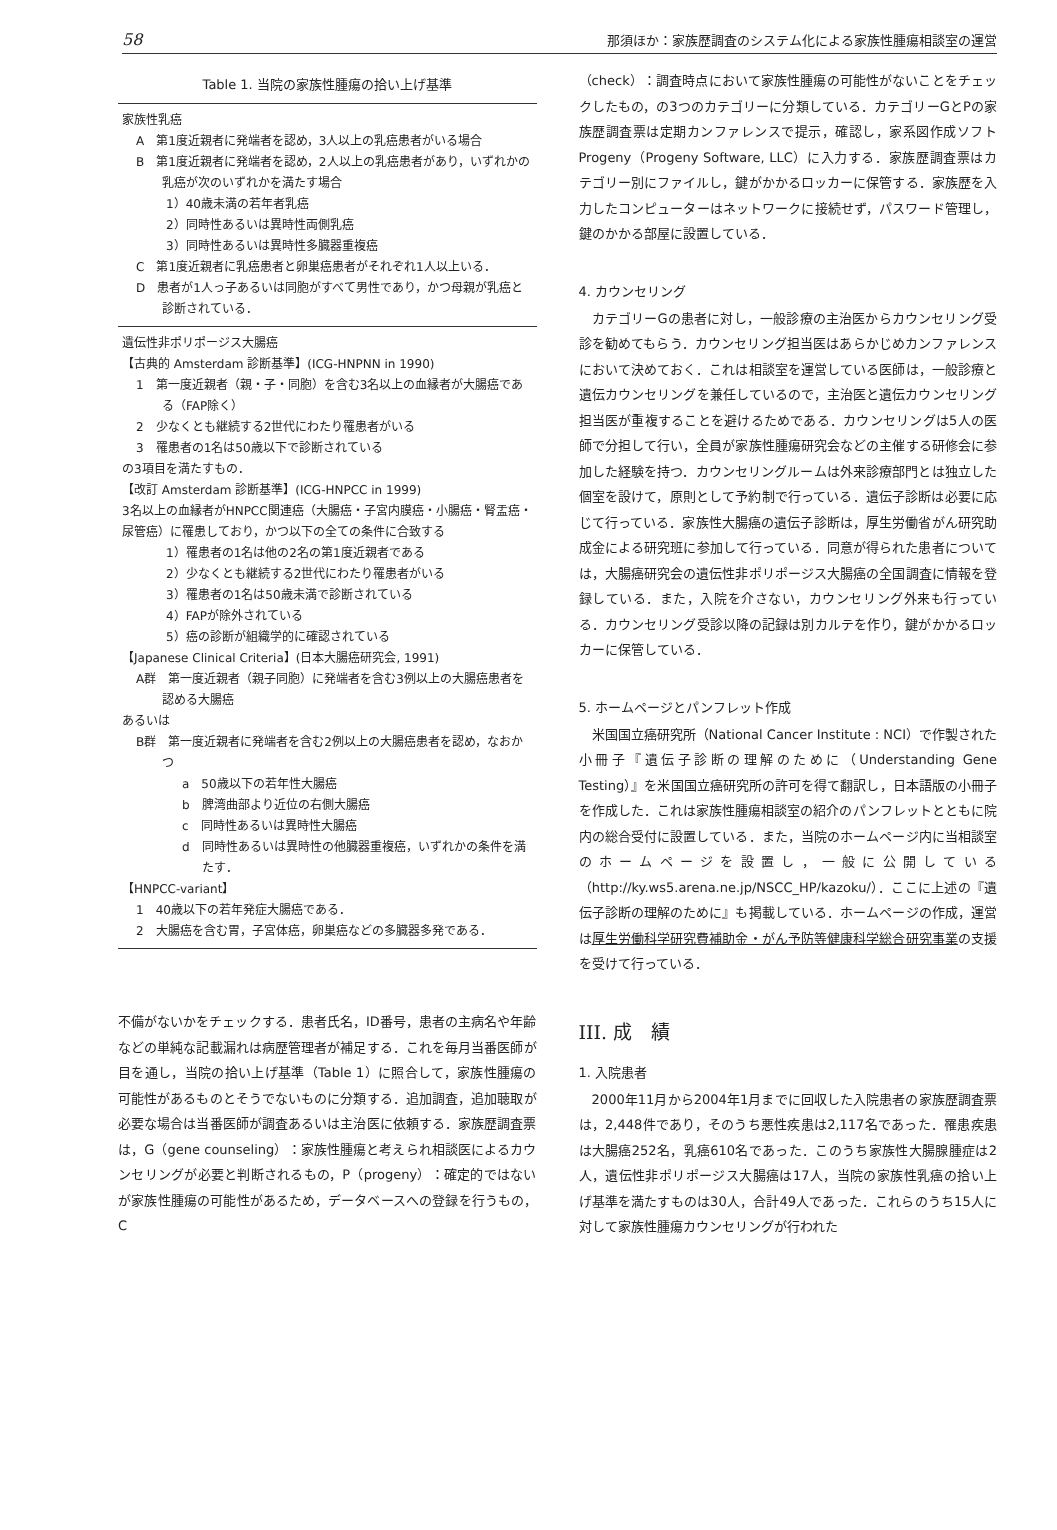58 那須ほか：家族歴調査のシステム化による家族性腫瘍相談室の運営
Table 1. 当院の家族性腫瘍の拾い上げ基準
家族性乳癌
A　第1度近親者に発端者を認め，3人以上の乳癌患者がいる場合
B　第1度近親者に発端者を認め，2人以上の乳癌患者があり，いずれかの乳癌が次のいずれかを満たす場合
1）40歳未満の若年者乳癌
2）同時性あるいは異時性両側乳癌
3）同時性あるいは異時性多臓器重複癌
C　第1度近親者に乳癌患者と卵巣癌患者がそれぞれ1人以上いる．
D　患者が1人っ子あるいは同胞がすべて男性であり，かつ母親が乳癌と診断されている．
遺伝性非ポリポージス大腸癌
【古典的 Amsterdam 診断基準】(ICG-HNPNN in 1990)
1　第一度近親者（親・子・同胞）を含む3名以上の血縁者が大腸癌である（FAP除く）
2　少なくとも継続する2世代にわたり罹患者がいる
3　罹患者の1名は50歳以下で診断されている
の3項目を満たすもの．
【改訂 Amsterdam 診断基準】(ICG-HNPCC in 1999)
3名以上の血縁者がHNPCC関連癌（大腸癌・子宮内膜癌・小腸癌・腎盂癌・尿管癌）に罹患しており，かつ以下の全ての条件に合致する
1）罹患者の1名は他の2名の第1度近親者である
2）少なくとも継続する2世代にわたり罹患者がいる
3）罹患者の1名は50歳未満で診断されている
4）FAPが除外されている
5）癌の診断が組織学的に確認されている
【Japanese Clinical Criteria】(日本大腸癌研究会, 1991)
A群　第一度近親者（親子同胞）に発端者を含む3例以上の大腸癌患者を認める大腸癌
あるいは
B群　第一度近親者に発端者を含む2例以上の大腸癌患者を認め，なおかつ
a　50歳以下の若年性大腸癌
b　脾湾曲部より近位の右側大腸癌
c　同時性あるいは異時性大腸癌
d　同時性あるいは異時性の他臓器重複癌，いずれかの条件を満たす．
【HNPCC-variant】
1　40歳以下の若年発症大腸癌である．
2　大腸癌を含む胃，子宮体癌，卵巣癌などの多臓器多発である．
不備がないかをチェックする．患者氏名，ID番号，患者の主病名や年齢などの単純な記載漏れは病歴管理者が補足する．これを毎月当番医師が目を通し，当院の拾い上げ基準（Table 1）に照合して，家族性腫瘍の可能性があるものとそうでないものに分類する．追加調査，追加聴取が必要な場合は当番医師が調査あるいは主治医に依頼する．家族歴調査票は，G（gene counseling）：家族性腫瘍と考えられ相談医によるカウンセリングが必要と判断されるもの，P（progeny）：確定的ではないが家族性腫瘍の可能性があるため，データベースへの登録を行うもの，C
（check）：調査時点において家族性腫瘍の可能性がないことをチェックしたもの，の3つのカテゴリーに分類している．カテゴリーGとPの家族歴調査票は定期カンファレンスで提示，確認し，家系図作成ソフトProgeny（Progeny Software, LLC）に入力する．家族歴調査票はカテゴリー別にファイルし，鍵がかかるロッカーに保管する．家族歴を入力したコンピューターはネットワークに接続せず，パスワード管理し，鍵のかかる部屋に設置している．
4. カウンセリング
　カテゴリーGの患者に対し，一般診療の主治医からカウンセリング受診を勧めてもらう．カウンセリング担当医はあらかじめカンファレンスにおいて決めておく．これは相談室を運営している医師は，一般診療と遺伝カウンセリングを兼任しているので，主治医と遺伝カウンセリング担当医が重複することを避けるためである．カウンセリングは5人の医師で分担して行い，全員が家族性腫瘍研究会などの主催する研修会に参加した経験を持つ．カウンセリングルームは外来診療部門とは独立した個室を設けて，原則として予約制で行っている．遺伝子診断は必要に応じて行っている．家族性大腸癌の遺伝子診断は，厚生労働省がん研究助成金による研究班に参加して行っている．同意が得られた患者については，大腸癌研究会の遺伝性非ポリポージス大腸癌の全国調査に情報を登録している．また，入院を介さない，カウンセリング外来も行っている．カウンセリング受診以降の記録は別カルテを作り，鍵がかかるロッカーに保管している．
5. ホームページとパンフレット作成
　米国国立癌研究所（National Cancer Institute : NCI）で作製された小冊子『遺伝子診断の理解のために（Understanding Gene Testing）』を米国国立癌研究所の許可を得て翻訳し，日本語版の小冊子を作成した．これは家族性腫瘍相談室の紹介のパンフレットとともに院内の総合受付に設置している．また，当院のホームページ内に当相談室のホームページを設置し，一般に公開している（http://ky.ws5.arena.ne.jp/NSCC_HP/kazoku/）．ここに上述の『遺伝子診断の理解のために』も掲載している．ホームページの作成，運営は厚生労働科学研究費補助金・がん予防等健康科学総合研究事業の支援を受けて行っている．
III. 成　績
1. 入院患者
　2000年11月から2004年1月までに回収した入院患者の家族歴調査票は，2,448件であり，そのうち悪性疾患は2,117名であった．罹患疾患は大腸癌252名，乳癌610名であった．このうち家族性大腸腺腫症は2人，遺伝性非ポリポージス大腸癌は17人，当院の家族性乳癌の拾い上げ基準を満たすものは30人，合計49人であった．これらのうち15人に対して家族性腫瘍カウンセリングが行われた